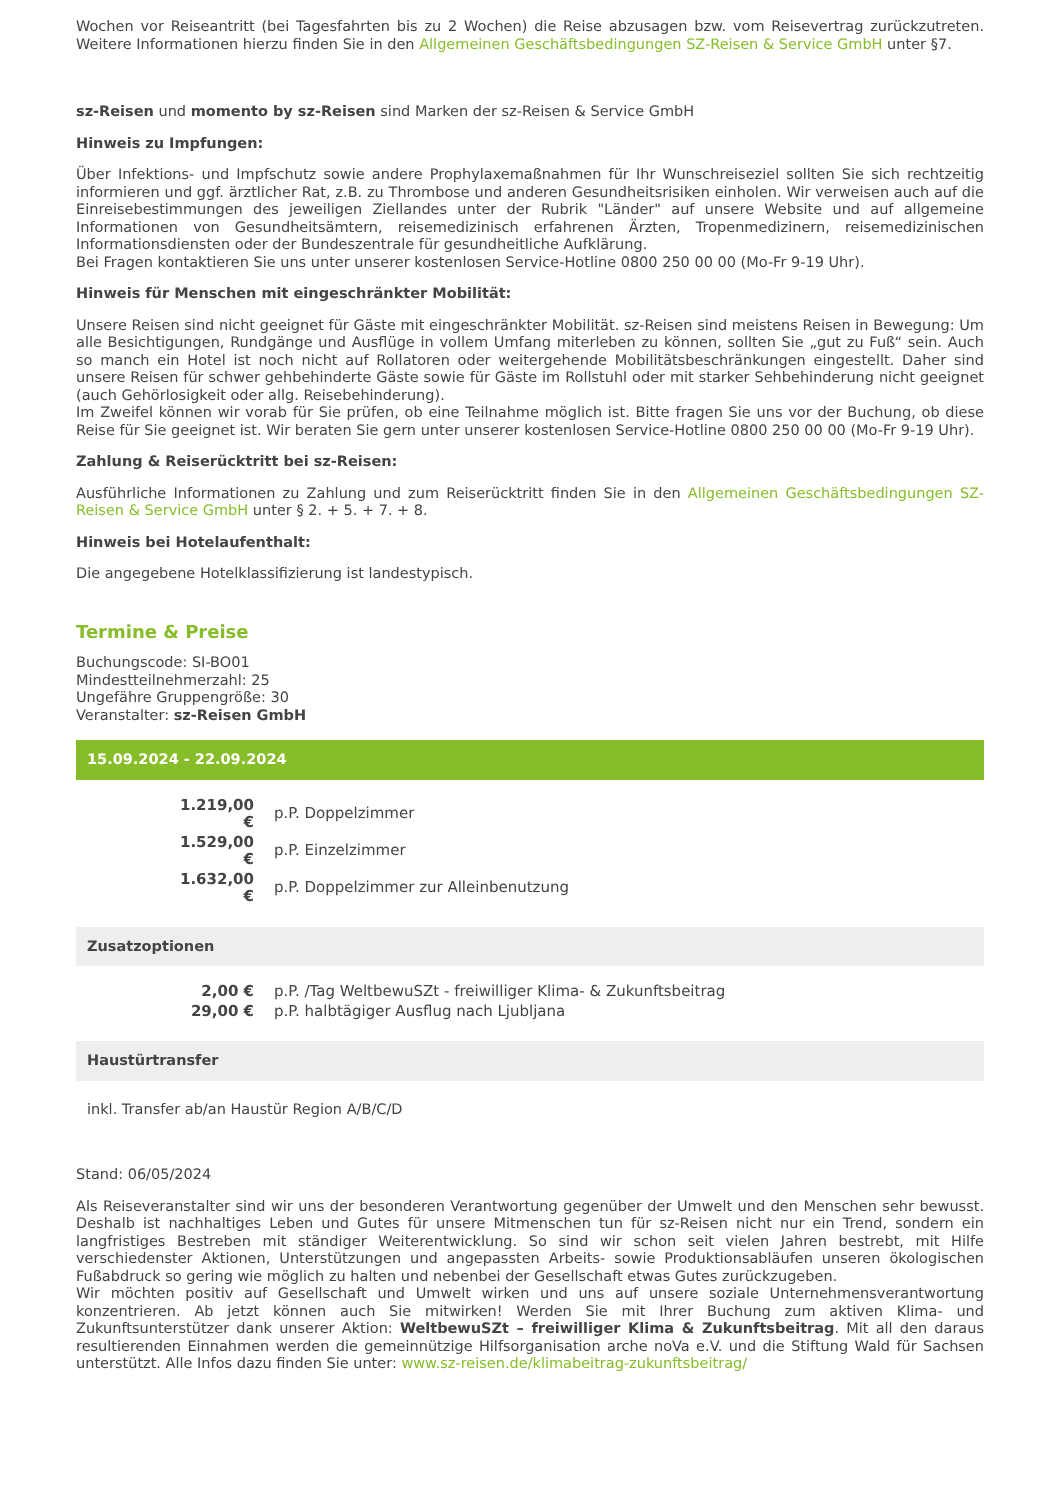Wochen vor Reiseantritt (bei Tagesfahrten bis zu 2 Wochen) die Reise abzusagen bzw. vom Reisevertrag zurückzutreten. Weitere Informationen hierzu finden Sie in den Allgemeinen Geschäftsbedingungen SZ-Reisen & Service GmbH unter §7.
sz-Reisen und momento by sz-Reisen sind Marken der sz-Reisen & Service GmbH
Hinweis zu Impfungen:
Über Infektions- und Impfschutz sowie andere Prophylaxemaßnahmen für Ihr Wunschreiseziel sollten Sie sich rechtzeitig informieren und ggf. ärztlicher Rat, z.B. zu Thrombose und anderen Gesundheitsrisiken einholen. Wir verweisen auch auf die Einreisebestimmungen des jeweiligen Ziellandes unter der Rubrik "Länder" auf unsere Website und auf allgemeine Informationen von Gesundheitsämtern, reisemedizinisch erfahrenen Ärzten, Tropenmedizinern, reisemedizinischen Informationsdiensten oder der Bundeszentrale für gesundheitliche Aufklärung.
Bei Fragen kontaktieren Sie uns unter unserer kostenlosen Service-Hotline 0800 250 00 00 (Mo-Fr 9-19 Uhr).
Hinweis für Menschen mit eingeschränkter Mobilität:
Unsere Reisen sind nicht geeignet für Gäste mit eingeschränkter Mobilität. sz-Reisen sind meistens Reisen in Bewegung: Um alle Besichtigungen, Rundgänge und Ausflüge in vollem Umfang miterleben zu können, sollten Sie „gut zu Fuß“ sein. Auch so manch ein Hotel ist noch nicht auf Rollatoren oder weitergehende Mobilitätsbeschränkungen eingestellt. Daher sind unsere Reisen für schwer gehbehinderte Gäste sowie für Gäste im Rollstuhl oder mit starker Sehbehinderung nicht geeignet (auch Gehörlosigkeit oder allg. Reisebehinderung).
Im Zweifel können wir vorab für Sie prüfen, ob eine Teilnahme möglich ist. Bitte fragen Sie uns vor der Buchung, ob diese Reise für Sie geeignet ist. Wir beraten Sie gern unter unserer kostenlosen Service-Hotline 0800 250 00 00 (Mo-Fr 9-19 Uhr).
Zahlung & Reiserücktritt bei sz-Reisen:
Ausführliche Informationen zu Zahlung und zum Reiserücktritt finden Sie in den Allgemeinen Geschäftsbedingungen SZ-Reisen & Service GmbH unter § 2. + 5. + 7. + 8.
Hinweis bei Hotelaufenthalt:
Die angegebene Hotelklassifizierung ist landestypisch.
Termine & Preise
Buchungscode: SI-BO01
Mindestteilnehmerzahl: 25
Ungefähre Gruppengröße: 30
Veranstalter: sz-Reisen GmbH
15.09.2024 - 22.09.2024
| 1.219,00 € | p.P. Doppelzimmer |
| 1.529,00 € | p.P. Einzelzimmer |
| 1.632,00 € | p.P. Doppelzimmer zur Alleinbenutzung |
Zusatzoptionen
| 2,00 € | p.P. /Tag WeltbewuSZt - freiwilliger Klima- & Zukunftsbeitrag |
| 29,00 € | p.P. halbtägiger Ausflug nach Ljubljana |
Haustürtransfer
inkl. Transfer ab/an Haustür Region A/B/C/D
Stand: 06/05/2024
Als Reiseveranstalter sind wir uns der besonderen Verantwortung gegenüber der Umwelt und den Menschen sehr bewusst. Deshalb ist nachhaltiges Leben und Gutes für unsere Mitmenschen tun für sz-Reisen nicht nur ein Trend, sondern ein langfristiges Bestreben mit ständiger Weiterentwicklung. So sind wir schon seit vielen Jahren bestrebt, mit Hilfe verschiedenster Aktionen, Unterstützungen und angepassten Arbeits- sowie Produktionsabläufen unseren ökologischen Fußabdruck so gering wie möglich zu halten und nebenbei der Gesellschaft etwas Gutes zurückzugeben.
Wir möchten positiv auf Gesellschaft und Umwelt wirken und uns auf unsere soziale Unternehmensverantwortung konzentrieren. Ab jetzt können auch Sie mitwirken! Werden Sie mit Ihrer Buchung zum aktiven Klima- und Zukunftsunterstützer dank unserer Aktion: WeltbewuSZt – freiwilliger Klima & Zukunftsbeitrag. Mit all den daraus resultierenden Einnahmen werden die gemeinnützige Hilfsorganisation arche noVa e.V. und die Stiftung Wald für Sachsen unterstützt. Alle Infos dazu finden Sie unter: www.sz-reisen.de/klimabeitrag-zukunftsbeitrag/